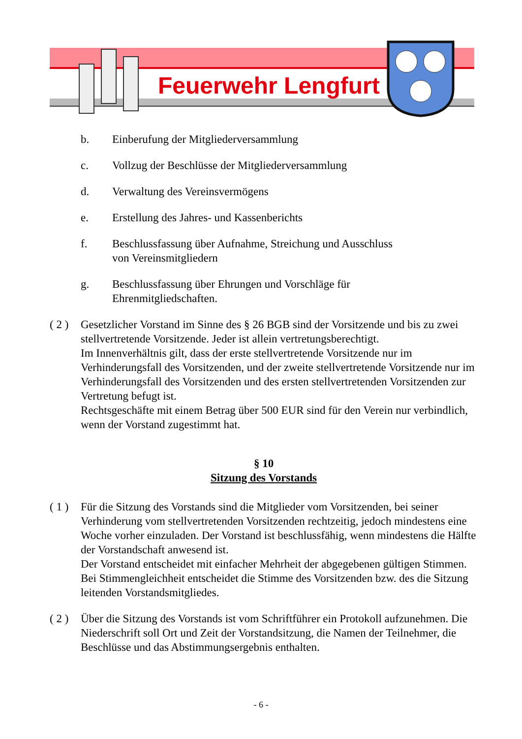Feuerwehr Lengfurt
b. Einberufung der Mitgliederversammlung
c. Vollzug der Beschlüsse der Mitgliederversammlung
d. Verwaltung des Vereinsvermögens
e. Erstellung des Jahres- und Kassenberichts
f. Beschlussfassung über Aufnahme, Streichung und Ausschluss
von Vereinsmitgliedern
g. Beschlussfassung über Ehrungen und Vorschläge für
Ehrenmitgliedschaften.
( 2 ) Gesetzlicher Vorstand im Sinne des § 26 BGB sind der Vorsitzende und bis zu zwei stellvertretende Vorsitzende. Jeder ist allein vertretungsberechtigt.
Im Innenverhältnis gilt, dass der erste stellvertretende Vorsitzende nur im Verhinderungsfall des Vorsitzenden, und der zweite stellvertretende Vorsitzende nur im Verhinderungsfall des Vorsitzenden und des ersten stellvertretenden Vorsitzenden zur Vertretung befugt ist.
Rechtsgeschäfte mit einem Betrag über 500 EUR sind für den Verein nur verbindlich, wenn der Vorstand zugestimmt hat.
§ 10
Sitzung des Vorstands
( 1 ) Für die Sitzung des Vorstands sind die Mitglieder vom Vorsitzenden, bei seiner Verhinderung vom stellvertretenden Vorsitzenden rechtzeitig, jedoch mindestens eine Woche vorher einzuladen. Der Vorstand ist beschlussfähig, wenn mindestens die Hälfte der Vorstandschaft anwesend ist.
Der Vorstand entscheidet mit einfacher Mehrheit der abgegebenen gültigen Stimmen. Bei Stimmengleichheit entscheidet die Stimme des Vorsitzenden bzw. des die Sitzung leitenden Vorstandsmitgliedes.
( 2 ) Über die Sitzung des Vorstands ist vom Schriftführer ein Protokoll aufzunehmen. Die Niederschrift soll Ort und Zeit der Vorstandsitzung, die Namen der Teilnehmer, die Beschlüsse und das Abstimmungsergebnis enthalten.
- 6 -